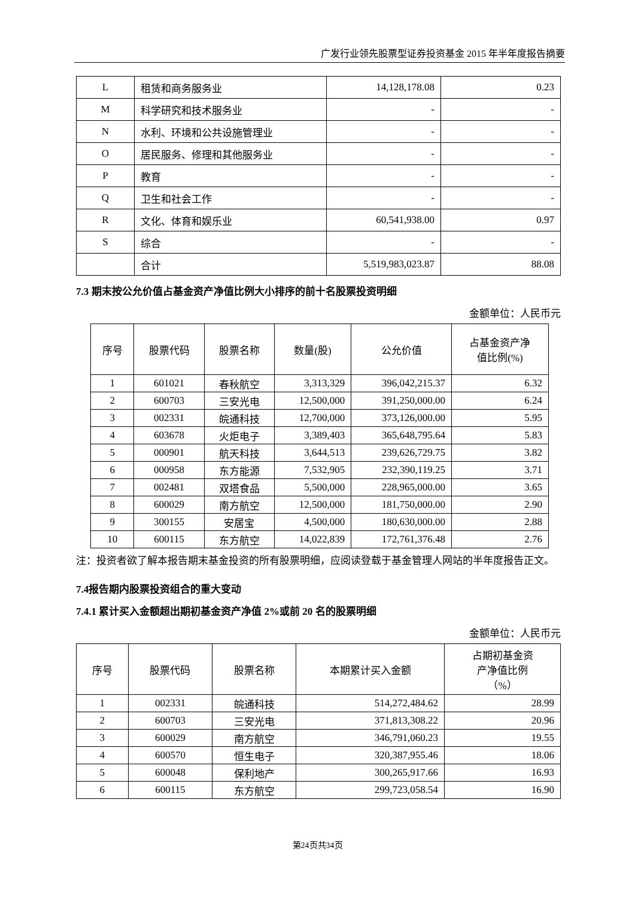广发行业领先股票型证券投资基金 2015 年半年度报告摘要
| L | 租赁和商务服务业 | 14,128,178.08 | 0.23 |
| M | 科学研究和技术服务业 | - | - |
| N | 水利、环境和公共设施管理业 | - | - |
| O | 居民服务、修理和其他服务业 | - | - |
| P | 教育 | - | - |
| Q | 卫生和社会工作 | - | - |
| R | 文化、体育和娱乐业 | 60,541,938.00 | 0.97 |
| S | 综合 | - | - |
| | 合计 | 5,519,983,023.87 | 88.08 |
7.3 期末按公允价值占基金资产净值比例大小排序的前十名股票投资明细
金额单位：人民币元
| 序号 | 股票代码 | 股票名称 | 数量(股) | 公允价值 | 占基金资产净 值比例(%) |
| --- | --- | --- | --- | --- | --- |
| 1 | 601021 | 春秋航空 | 3,313,329 | 396,042,215.37 | 6.32 |
| 2 | 600703 | 三安光电 | 12,500,000 | 391,250,000.00 | 6.24 |
| 3 | 002331 | 皖通科技 | 12,700,000 | 373,126,000.00 | 5.95 |
| 4 | 603678 | 火炬电子 | 3,389,403 | 365,648,795.64 | 5.83 |
| 5 | 000901 | 航天科技 | 3,644,513 | 239,626,729.75 | 3.82 |
| 6 | 000958 | 东方能源 | 7,532,905 | 232,390,119.25 | 3.71 |
| 7 | 002481 | 双塔食品 | 5,500,000 | 228,965,000.00 | 3.65 |
| 8 | 600029 | 南方航空 | 12,500,000 | 181,750,000.00 | 2.90 |
| 9 | 300155 | 安居宝 | 4,500,000 | 180,630,000.00 | 2.88 |
| 10 | 600115 | 东方航空 | 14,022,839 | 172,761,376.48 | 2.76 |
注：投资者欲了解本报告期末基金投资的所有股票明细，应阅读登载于基金管理人网站的半年度报告正文。
7.4报告期内股票投资组合的重大变动
7.4.1 累计买入金额超出期初基金资产净值 2%或前 20 名的股票明细
金额单位：人民币元
| 序号 | 股票代码 | 股票名称 | 本期累计买入金额 | 占期初基金资 产净值比例 （%） |
| --- | --- | --- | --- | --- |
| 1 | 002331 | 皖通科技 | 514,272,484.62 | 28.99 |
| 2 | 600703 | 三安光电 | 371,813,308.22 | 20.96 |
| 3 | 600029 | 南方航空 | 346,791,060.23 | 19.55 |
| 4 | 600570 | 恒生电子 | 320,387,955.46 | 18.06 |
| 5 | 600048 | 保利地产 | 300,265,917.66 | 16.93 |
| 6 | 600115 | 东方航空 | 299,723,058.54 | 16.90 |
第24页共34页